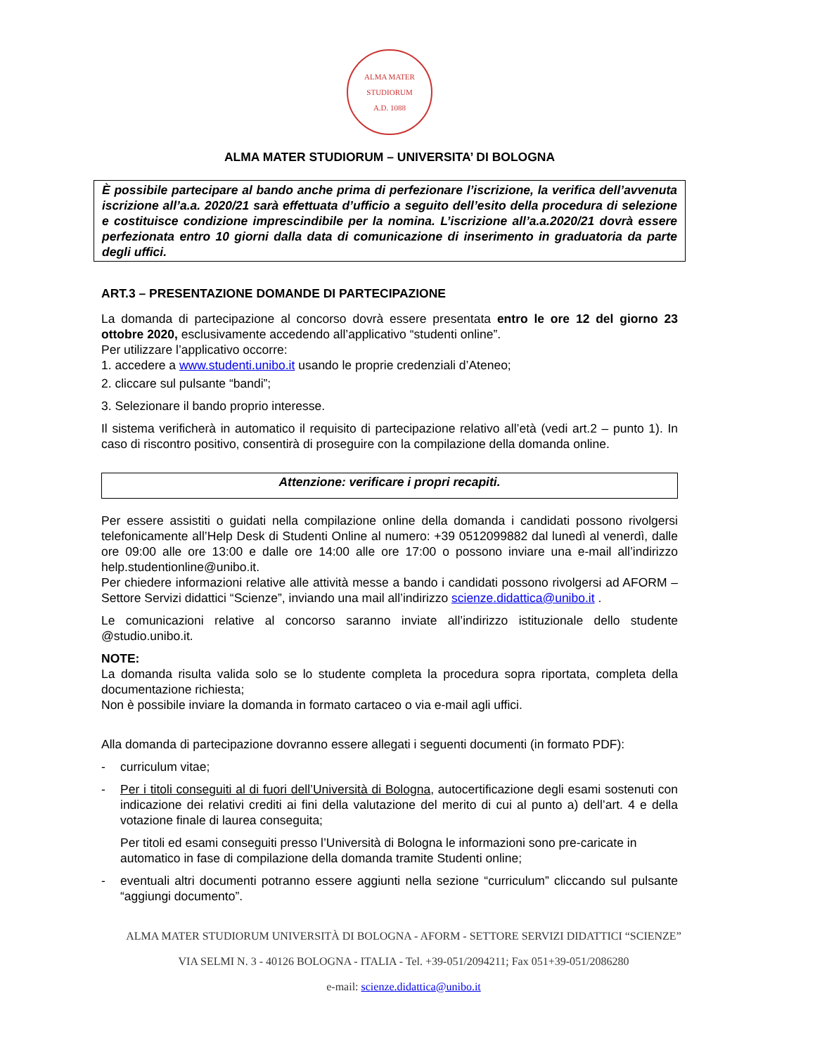ALMA MATER STUDIORUM
A.D. 1088
ALMA MATER STUDIORUM – UNIVERSITA’ DI BOLOGNA
È possibile partecipare al bando anche prima di perfezionare l’iscrizione, la verifica dell’avvenuta iscrizione all’a.a. 2020/21 sarà effettuata d’ufficio a seguito dell’esito della procedura di selezione e costituisce condizione imprescindibile per la nomina. L’iscrizione all’a.a.2020/21 dovrà essere perfezionata entro 10 giorni dalla data di comunicazione di inserimento in graduatoria da parte degli uffici.
ART.3 – PRESENTAZIONE DOMANDE DI PARTECIPAZIONE
La domanda di partecipazione al concorso dovrà essere presentata entro le ore 12 del giorno 23 ottobre 2020, esclusivamente accedendo all’applicativo “studenti online”.
Per utilizzare l’applicativo occorre:
1. accedere a www.studenti.unibo.it usando le proprie credenziali d’Ateneo;
2. cliccare sul pulsante “bandi”;
3. Selezionare il bando proprio interesse.
Il sistema verificherà in automatico il requisito di partecipazione relativo all’età (vedi art.2 – punto 1). In caso di riscontro positivo, consentirà di proseguire con la compilazione della domanda online.
Attenzione: verificare i propri recapiti.
Per essere assistiti o guidati nella compilazione online della domanda i candidati possono rivolgersi telefonicamente all’Help Desk di Studenti Online al numero: +39 0512099882 dal lunedì al venerdì, dalle ore 09:00 alle ore 13:00 e dalle ore 14:00 alle ore 17:00 o possono inviare una e-mail all’indirizzo help.studentionline@unibo.it.
Per chiedere informazioni relative alle attività messe a bando i candidati possono rivolgersi ad AFORM – Settore Servizi didattici “Scienze”, inviando una mail all’indirizzo scienze.didattica@unibo.it .
Le comunicazioni relative al concorso saranno inviate all’indirizzo istituzionale dello studente @studio.unibo.it.
NOTE:
La domanda risulta valida solo se lo studente completa la procedura sopra riportata, completa della documentazione richiesta;
Non è possibile inviare la domanda in formato cartaceo o via e-mail agli uffici.
Alla domanda di partecipazione dovranno essere allegati i seguenti documenti (in formato PDF):
- curriculum vitae;
- Per i titoli conseguiti al di fuori dell’Università di Bologna, autocertificazione degli esami sostenuti con indicazione dei relativi crediti ai fini della valutazione del merito di cui al punto a) dell’art. 4 e della votazione finale di laurea conseguita;
Per titoli ed esami conseguiti presso l’Università di Bologna le informazioni sono pre-caricate in automatico in fase di compilazione della domanda tramite Studenti online;
- eventuali altri documenti potranno essere aggiunti nella sezione “curriculum” cliccando sul pulsante “aggiungi documento”.
ALMA MATER STUDIORUM UNIVERSITÀ DI BOLOGNA - AFORM - SETTORE SERVIZI DIDATTICI “SCIENZE”
VIA SELMI N. 3 - 40126 BOLOGNA - ITALIA - Tel. +39-051/2094211; Fax 051+39-051/2086280
e-mail: scienze.didattica@unibo.it